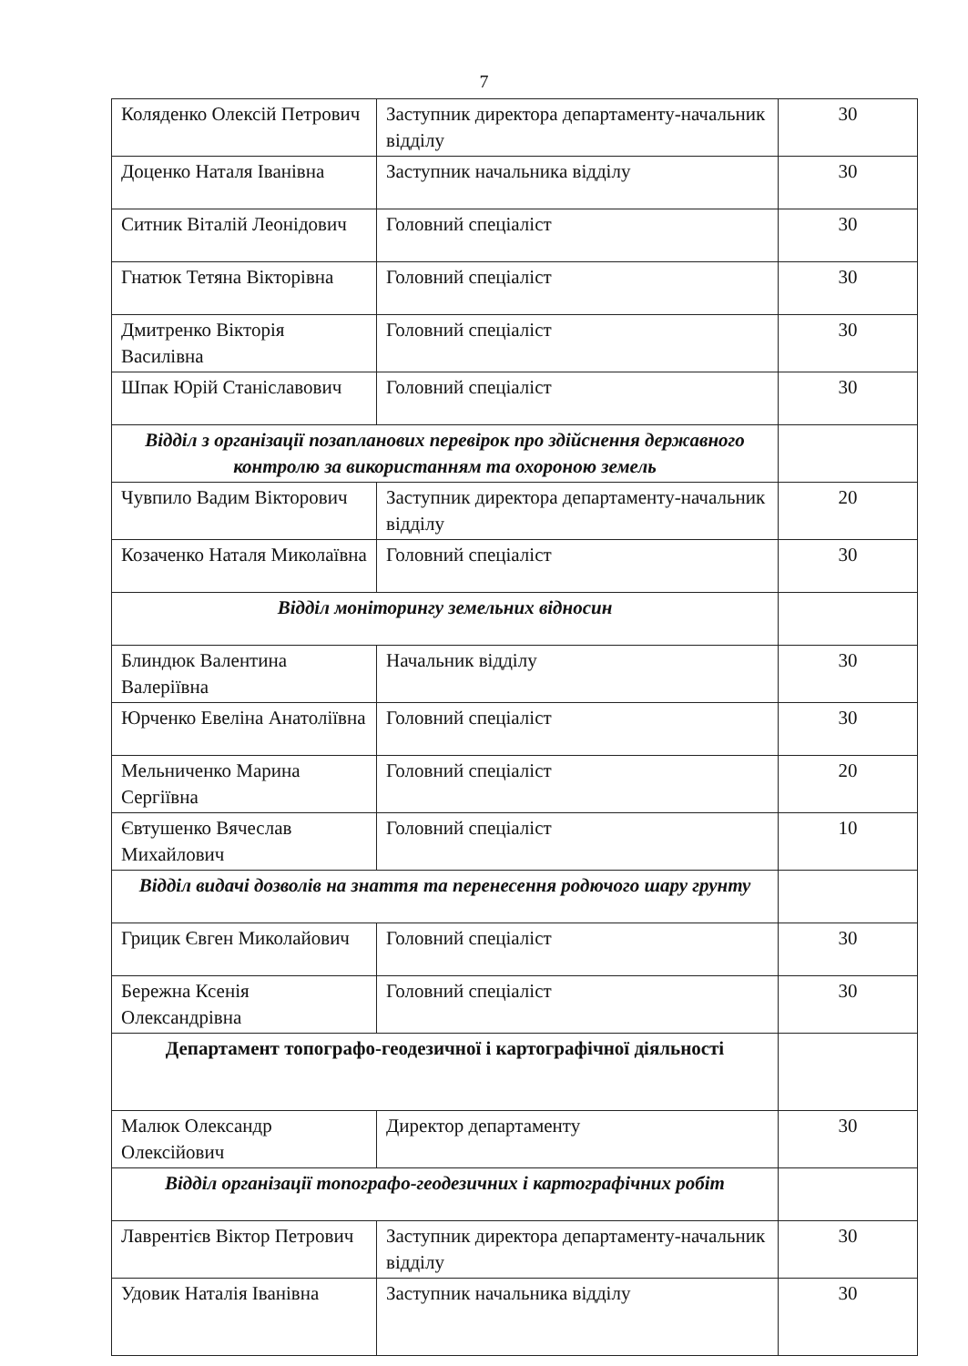7
| Коляденко Олексій Петрович | Заступник директора департаменту-начальник відділу | 30 |
| Доценко Наталя Іванівна | Заступник начальника відділу | 30 |
| Ситник Віталій Леонідович | Головний спеціаліст | 30 |
| Гнатюк Тетяна Вікторівна | Головний спеціаліст | 30 |
| Дмитренко Вікторія Василівна | Головний спеціаліст | 30 |
| Шпак Юрій Станіславович | Головний спеціаліст | 30 |
| Відділ з організації позапланових перевірок про здійснення державного контролю за використанням та охороною земель | | |
| Чувпило Вадим Вікторович | Заступник директора департаменту-начальник відділу | 20 |
| Козаченко Наталя Миколаївна | Головний спеціаліст | 30 |
| Відділ моніторингу земельних відносин | | |
| Блиндюк Валентина Валеріївна | Начальник відділу | 30 |
| Юрченко Евеліна Анатоліївна | Головний спеціаліст | 30 |
| Мельниченко Марина Сергіївна | Головний спеціаліст | 20 |
| Євтушенко Вячеслав Михайлович | Головний спеціаліст | 10 |
| Відділ видачі дозволів на знаття та перенесення родючого шару грунту | | |
| Грицик Євген Миколайович | Головний спеціаліст | 30 |
| Бережна Ксенія Олександрівна | Головний спеціаліст | 30 |
| Департамент топографо-геодезичної і картографічної діяльності | | |
| Малюк Олександр Олексійович | Директор департаменту | 30 |
| Відділ організації топографо-геодезичних і картографічних робіт | | |
| Лаврентієв Віктор Петрович | Заступник директора департаменту-начальник відділу | 30 |
| Удовик Наталія Іванівна | Заступник начальника відділу | 30 |